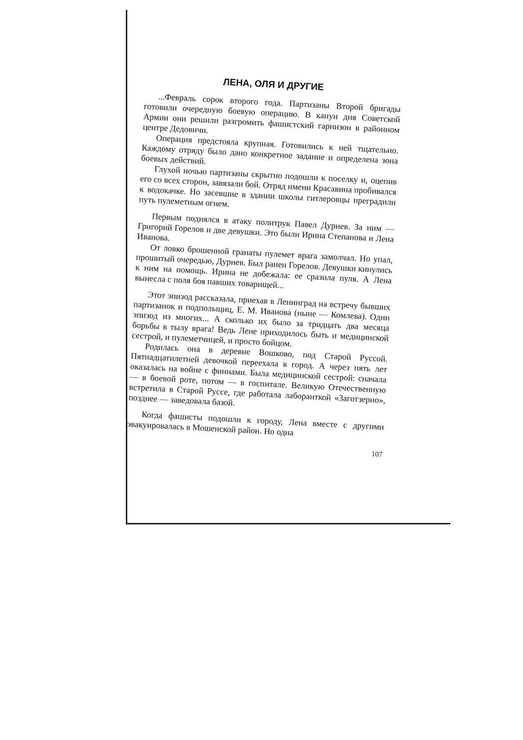ЛЕНА, ОЛЯ И ДРУГИЕ
...Февраль сорок второго года. Партизаны Второй бригады готовили очередную боевую операцию. В канун дня Советской Армии они решили разгромить фашистский гарнизон в районном центре Дедовичи.
Операция предстояла крупная. Готовились к ней тщательно. Каждому отряду было дано конкретное задание и определена зона боевых действий.
Глухой ночью партизаны скрытно подошли к поселку и, оцепив его со всех сторон, завязали бой. Отряд имени Красавина пробивался к водокачке. Но засевшие в здании школы гитлеровцы преградили путь пулеметным огнем.
Первым поднялся в атаку политрук Павел Дурнев. За ним — Григорий Горелов и две девушки. Это были Ирина Степанова и Лена Иванова.
От ловко брошенной гранаты пулемет врага замолчал. Но упал, прошитый очередью, Дурнев. Был ранен Горелов. Девушки кинулись к ним на помощь. Ирина не добежала: ее сразила пуля. А Лена вынесла с поля боя павших товарищей...
Этот эпизод рассказала, приехав в Ленинград на встречу бывших партизанок и подпольщиц, Е. М. Иванова (ныне — Комлева). Один эпизод из многих... А сколько их было за тридцать два месяца борьбы в тылу врага! Ведь Лене приходилось быть и медицинской сестрой, и пулеметчицей, и просто бойцом.
Родилась она в деревне Вошково, под Старой Руссой. Пятнадцатилетней девочкой переехала в город. А через пять лет оказалась на войне с финнами. Была медицинской сестрой: сначала — в боевой роте, потом — в госпитале. Великую Отечественную встретила в Старой Руссе, где работала лаборанткой «Заготзерно», позднее — заведовала базой.
Когда фашисты подошли к городу, Лена вместе с другими эвакуировалась в Мошенской район. Но одна
107